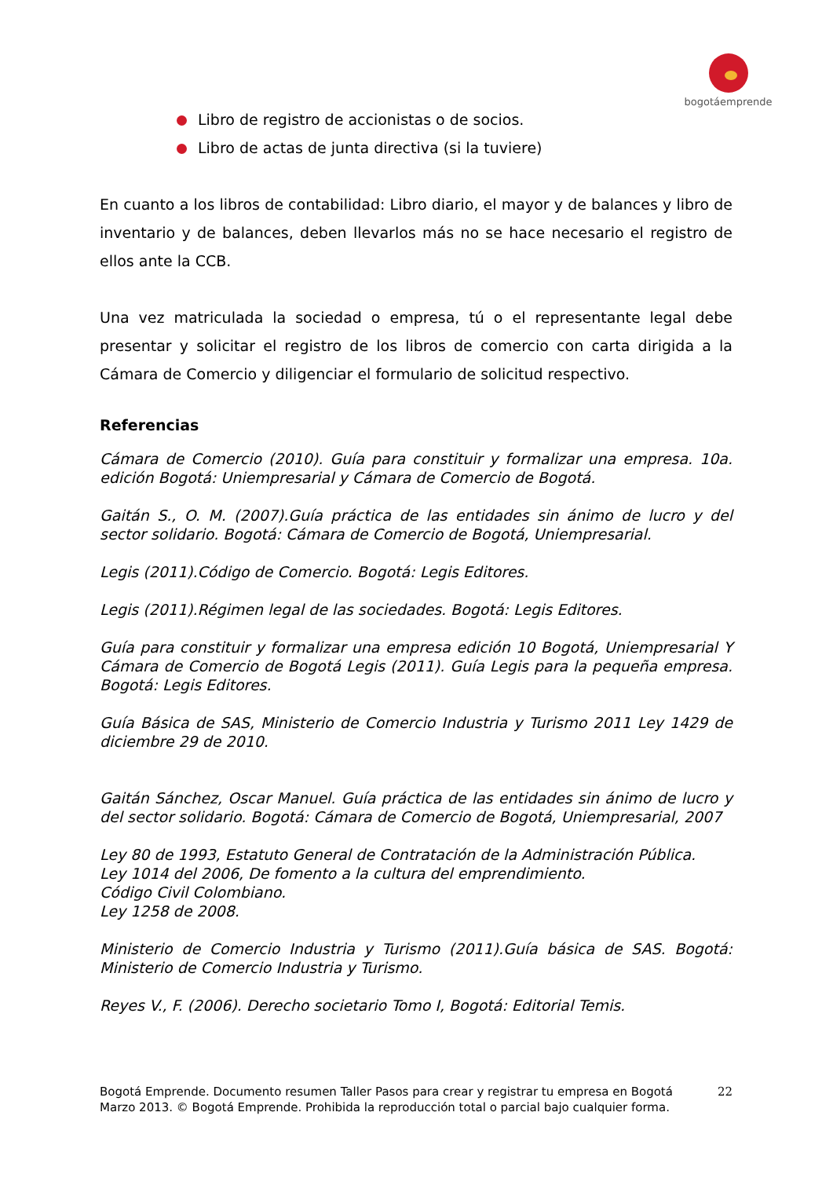bogotáemprende
Libro de registro de accionistas o de socios.
Libro de actas de junta directiva (si la tuviere)
En cuanto a los libros de contabilidad: Libro diario, el mayor y de balances y libro de inventario y de balances, deben llevarlos más no se hace necesario el registro de ellos ante la CCB.
Una vez matriculada la sociedad o empresa, tú o el representante legal debe presentar y solicitar el registro de los libros de comercio con carta dirigida a la Cámara de Comercio y diligenciar el formulario de solicitud respectivo.
Referencias
Cámara de Comercio (2010). Guía para constituir y formalizar una empresa. 10a. edición Bogotá: Uniempresarial y Cámara de Comercio de Bogotá.
Gaitán S., O. M. (2007).Guía práctica de las entidades sin ánimo de lucro y del sector solidario. Bogotá: Cámara de Comercio de Bogotá, Uniempresarial.
Legis (2011).Código de Comercio. Bogotá: Legis Editores.
Legis (2011).Régimen legal de las sociedades. Bogotá: Legis Editores.
Guía para constituir y formalizar una empresa edición 10 Bogotá, Uniempresarial Y Cámara de Comercio de Bogotá Legis (2011). Guía Legis para la pequeña empresa. Bogotá: Legis Editores.
Guía Básica de SAS, Ministerio de Comercio Industria y Turismo 2011 Ley 1429 de diciembre 29 de 2010.
Gaitán Sánchez, Oscar Manuel. Guía práctica de las entidades sin ánimo de lucro y del sector solidario. Bogotá: Cámara de Comercio de Bogotá, Uniempresarial, 2007
Ley 80 de 1993, Estatuto General de Contratación de la Administración Pública.
Ley 1014 del 2006, De fomento a la cultura del emprendimiento.
Código Civil Colombiano.
Ley 1258 de 2008.
Ministerio de Comercio Industria y Turismo (2011).Guía básica de SAS. Bogotá: Ministerio de Comercio Industria y Turismo.
Reyes V., F. (2006). Derecho societario Tomo I, Bogotá: Editorial Temis.
22 Bogotá Emprende. Documento resumen Taller Pasos para crear y registrar tu empresa en Bogotá
Marzo 2013. © Bogotá Emprende. Prohibida la reproducción total o parcial bajo cualquier forma.